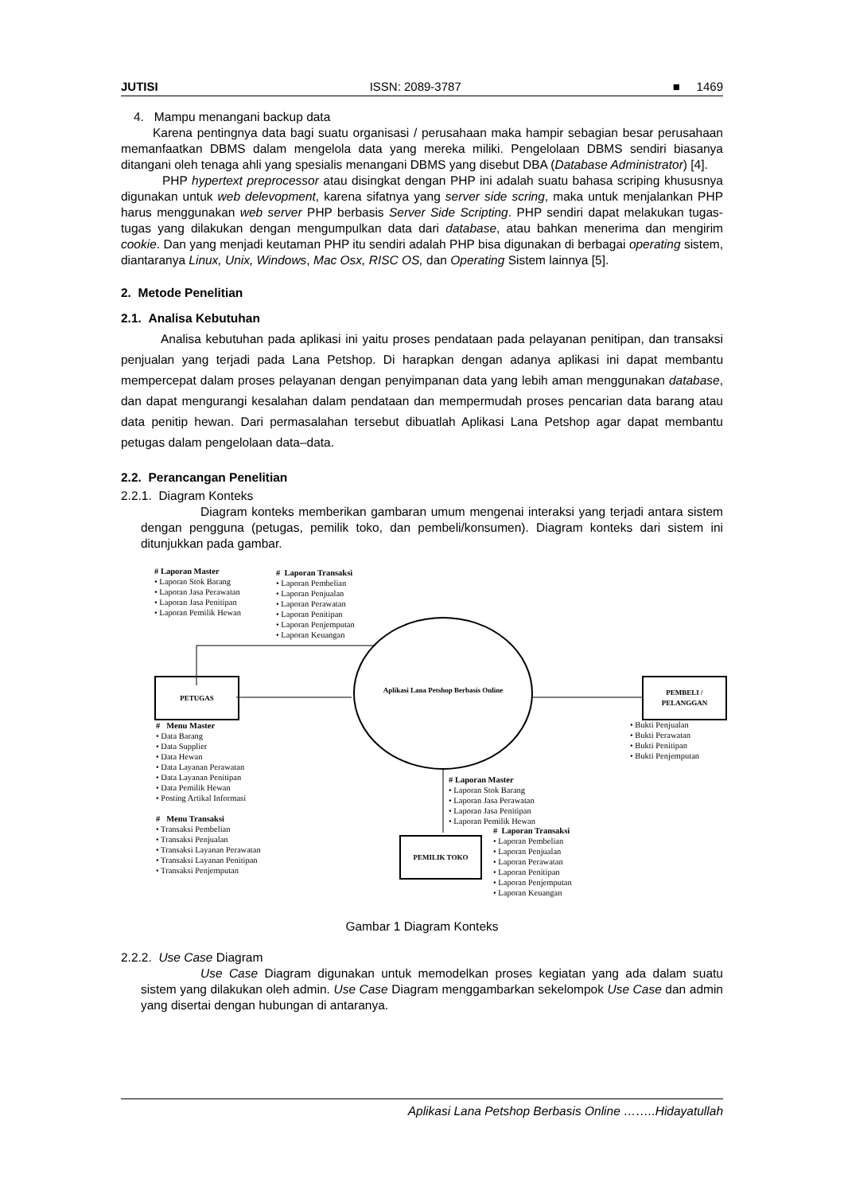JUTISI ISSN: 2089-3787 ■ 1469
4. Mampu menangani backup data
Karena pentingnya data bagi suatu organisasi / perusahaan maka hampir sebagian besar perusahaan memanfaatkan DBMS dalam mengelola data yang mereka miliki. Pengelolaan DBMS sendiri biasanya ditangani oleh tenaga ahli yang spesialis menangani DBMS yang disebut DBA (Database Administrator) [4].
PHP hypertext preprocessor atau disingkat dengan PHP ini adalah suatu bahasa scriping khususnya digunakan untuk web delevopment, karena sifatnya yang server side scring, maka untuk menjalankan PHP harus menggunakan web server PHP berbasis Server Side Scripting. PHP sendiri dapat melakukan tugas-tugas yang dilakukan dengan mengumpulkan data dari database, atau bahkan menerima dan mengirim cookie. Dan yang menjadi keutaman PHP itu sendiri adalah PHP bisa digunakan di berbagai operating sistem, diantaranya Linux, Unix, Windows, Mac Osx, RISC OS, dan Operating Sistem lainnya [5].
2. Metode Penelitian
2.1. Analisa Kebutuhan
Analisa kebutuhan pada aplikasi ini yaitu proses pendataan pada pelayanan penitipan, dan transaksi penjualan yang terjadi pada Lana Petshop. Di harapkan dengan adanya aplikasi ini dapat membantu mempercepat dalam proses pelayanan dengan penyimpanan data yang lebih aman menggunakan database, dan dapat mengurangi kesalahan dalam pendataan dan mempermudah proses pencarian data barang atau data penitip hewan. Dari permasalahan tersebut dibuatlah Aplikasi Lana Petshop agar dapat membantu petugas dalam pengelolaan data–data.
2.2. Perancangan Penelitian
2.2.1. Diagram Konteks
Diagram konteks memberikan gambaran umum mengenai interaksi yang terjadi antara sistem dengan pengguna (petugas, pemilik toko, dan pembeli/konsumen). Diagram konteks dari sistem ini ditunjukkan pada gambar.
# Laporan Master
• Laporan Stok Barang
• Laporan Jasa Perawatan
• Laporan Jasa Penitipan
• Laporan Pemilik Hewan
# Laporan Transaksi
• Laporan Pembelian
• Laporan Penjualan
• Laporan Perawatan
• Laporan Penitipan
• Laporan Penjemputan
• Laporan Keuangan
PETUGAS
Aplikasi Lana Petshop Berbasis Online
PEMBELI /
PELANGGAN
• Bukti Penjualan
• Bukti Perawatan
• Bukti Penitipan
• Bukti Penjemputan
# Menu Master
• Data Barang
• Data Supplier
• Data Hewan
• Data Layanan Perawatan
• Data Layanan Penitipan
• Data Pemilik Hewan
• Posting Artikal Informasi
# Menu Transaksi
• Transaksi Pembelian
• Transaksi Penjualan
• Transaksi Layanan Perawatan
• Transaksi Layanan Penitipan
• Transaksi Penjemputan
# Laporan Master
• Laporan Stok Barang
• Laporan Jasa Perawatan
• Laporan Jasa Penitipan
• Laporan Pemilik Hewan
PEMILIK TOKO
# Laporan Transaksi
• Laporan Pembelian
• Laporan Penjualan
• Laporan Perawatan
• Laporan Penitipan
• Laporan Penjemputan
• Laporan Keuangan
Gambar 1 Diagram Konteks
2.2.2. Use Case Diagram
Use Case Diagram digunakan untuk memodelkan proses kegiatan yang ada dalam suatu sistem yang dilakukan oleh admin. Use Case Diagram menggambarkan sekelompok Use Case dan admin yang disertai dengan hubungan di antaranya.
Aplikasi Lana Petshop Berbasis Online ……..Hidayatullah